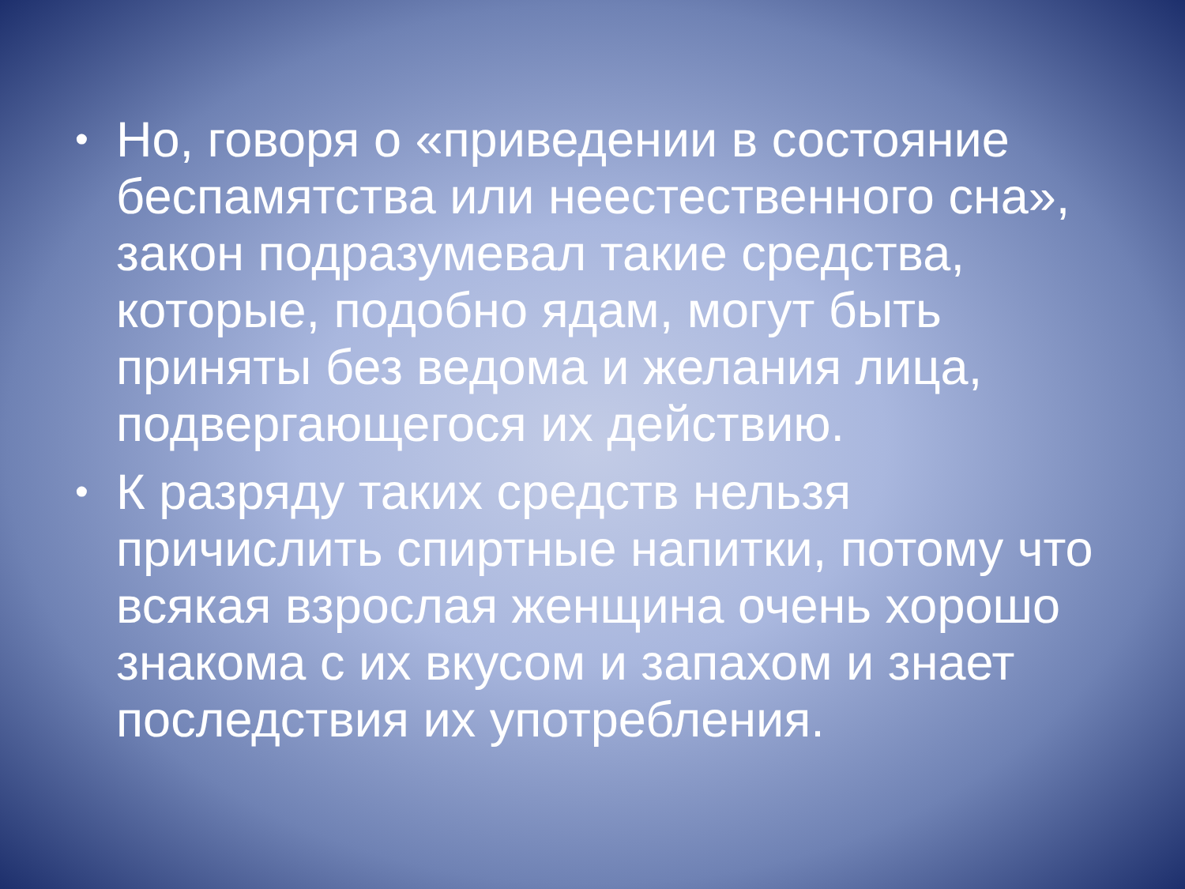• Но, говоря о «приведении в состояние беспамятства или неестественного сна», закон подразумевал такие средства, которые, подобно ядам, могут быть приняты без ведома и желания лица, подвергающегося их действию.
• К разряду таких средств нельзя причислить спиртные напитки, потому что всякая взрослая женщина очень хорошо знакома с их вкусом и запахом и знает последствия их употребления.